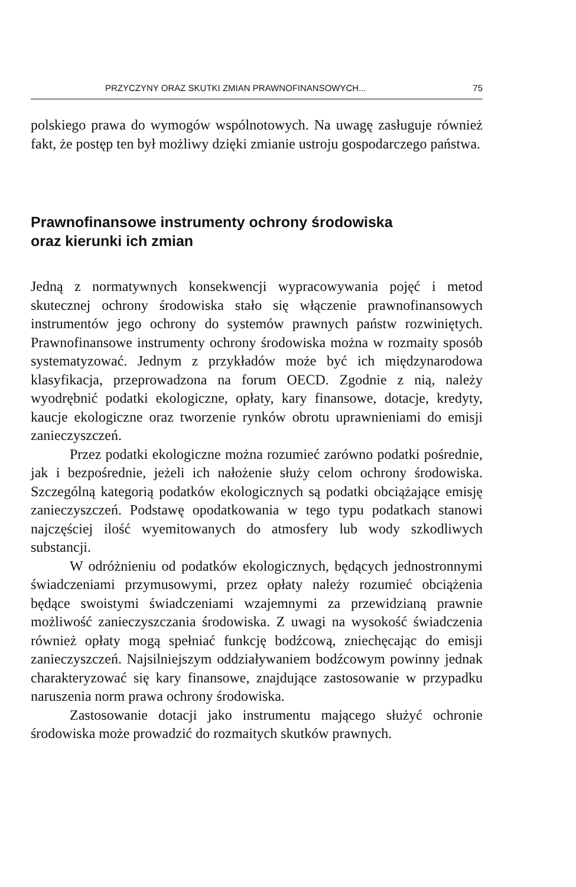PRZYCZYNY ORAZ SKUTKI ZMIAN PRAWNOFINANSOWYCH... 75
polskiego prawa do wymogów wspólnotowych. Na uwagę zasługuje również fakt, że postęp ten był możliwy dzięki zmianie ustroju gospodarczego państwa.
Prawnofinansowe instrumenty ochrony środowiska
oraz kierunki ich zmian
Jedną z normatywnych konsekwencji wypracowywania pojęć i metod skutecznej ochrony środowiska stało się włączenie prawnofinansowych instrumentów jego ochrony do systemów prawnych państw rozwiniętych. Prawnofinansowe instrumenty ochrony środowiska można w rozmaity sposób systematyzować. Jednym z przykładów może być ich międzynarodowa klasyfikacja, przeprowadzona na forum OECD. Zgodnie z nią, należy wyodrębnić podatki ekologiczne, opłaty, kary finansowe, dotacje, kredyty, kaucje ekologiczne oraz tworzenie rynków obrotu uprawnieniami do emisji zanieczyszczeń.
Przez podatki ekologiczne można rozumieć zarówno podatki pośrednie, jak i bezpośrednie, jeżeli ich nałożenie służy celom ochrony środowiska. Szczególną kategorią podatków ekologicznych są podatki obciążające emisję zanieczyszczeń. Podstawę opodatkowania w tego typu podatkach stanowi najczęściej ilość wyemitowanych do atmosfery lub wody szkodliwych substancji.
W odróżnieniu od podatków ekologicznych, będących jednostronnymi świadczeniami przymusowymi, przez opłaty należy rozumieć obciążenia będące swoistymi świadczeniami wzajemnymi za przewidzianą prawnie możliwość zanieczyszczania środowiska. Z uwagi na wysokość świadczenia również opłaty mogą spełniać funkcję bodźcową, zniechęcając do emisji zanieczyszczeń. Najsilniejszym oddziaływaniem bodźcowym powinny jednak charakteryzować się kary finansowe, znajdujące zastosowanie w przypadku naruszenia norm prawa ochrony środowiska.
Zastosowanie dotacji jako instrumentu mającego służyć ochronie środowiska może prowadzić do rozmaitych skutków prawnych.